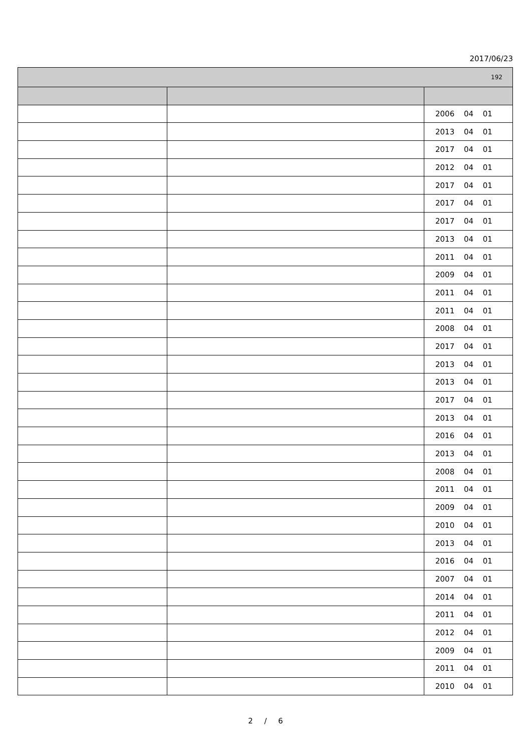2017/06/23
| 192 | | |
| --- | --- | --- |
| | | 2006 04 01 |
| | | 2013 04 01 |
| | | 2017 04 01 |
| | | 2012 04 01 |
| | | 2017 04 01 |
| | | 2017 04 01 |
| | | 2017 04 01 |
| | | 2013 04 01 |
| | | 2011 04 01 |
| | | 2009 04 01 |
| | | 2011 04 01 |
| | | 2011 04 01 |
| | | 2008 04 01 |
| | | 2017 04 01 |
| | | 2013 04 01 |
| | | 2013 04 01 |
| | | 2017 04 01 |
| | | 2013 04 01 |
| | | 2016 04 01 |
| | | 2013 04 01 |
| | | 2008 04 01 |
| | | 2011 04 01 |
| | | 2009 04 01 |
| | | 2010 04 01 |
| | | 2013 04 01 |
| | | 2016 04 01 |
| | | 2007 04 01 |
| | | 2014 04 01 |
| | | 2011 04 01 |
| | | 2012 04 01 |
| | | 2009 04 01 |
| | | 2011 04 01 |
| | | 2010 04 01 |
2 / 6